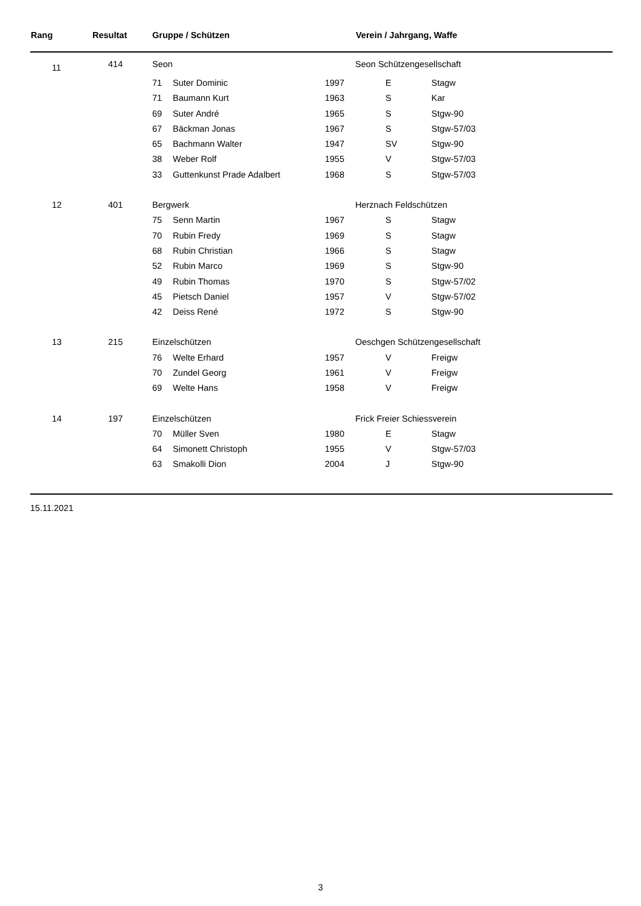| Rang | Resultat | Gruppe / Schützen | | | Verein / Jahrgang, Waffe | |
| --- | --- | --- | --- | --- | --- | --- |
| 11 | 414 | Seon | | | Seon Schützengesellschaft | |
| | | 71 | Suter Dominic | 1997 | E | Stagw |
| | | 71 | Baumann Kurt | 1963 | S | Kar |
| | | 69 | Suter André | 1965 | S | Stgw-90 |
| | | 67 | Bäckman Jonas | 1967 | S | Stgw-57/03 |
| | | 65 | Bachmann Walter | 1947 | SV | Stgw-90 |
| | | 38 | Weber Rolf | 1955 | V | Stgw-57/03 |
| | | 33 | Guttenkunst Prade Adalbert | 1968 | S | Stgw-57/03 |
| 12 | 401 | Bergwerk | | | Herznach Feldschützen | |
| | | 75 | Senn Martin | 1967 | S | Stagw |
| | | 70 | Rubin Fredy | 1969 | S | Stagw |
| | | 68 | Rubin Christian | 1966 | S | Stagw |
| | | 52 | Rubin Marco | 1969 | S | Stgw-90 |
| | | 49 | Rubin Thomas | 1970 | S | Stgw-57/02 |
| | | 45 | Pietsch Daniel | 1957 | V | Stgw-57/02 |
| | | 42 | Deiss René | 1972 | S | Stgw-90 |
| 13 | 215 | Einzelschützen | | | Oeschgen Schützengesellschaft | |
| | | 76 | Welte Erhard | 1957 | V | Freigw |
| | | 70 | Zundel Georg | 1961 | V | Freigw |
| | | 69 | Welte Hans | 1958 | V | Freigw |
| 14 | 197 | Einzelschützen | | | Frick Freier Schiessverein | |
| | | 70 | Müller Sven | 1980 | E | Stagw |
| | | 64 | Simonett Christoph | 1955 | V | Stgw-57/03 |
| | | 63 | Smakolli Dion | 2004 | J | Stgw-90 |
15.11.2021
3